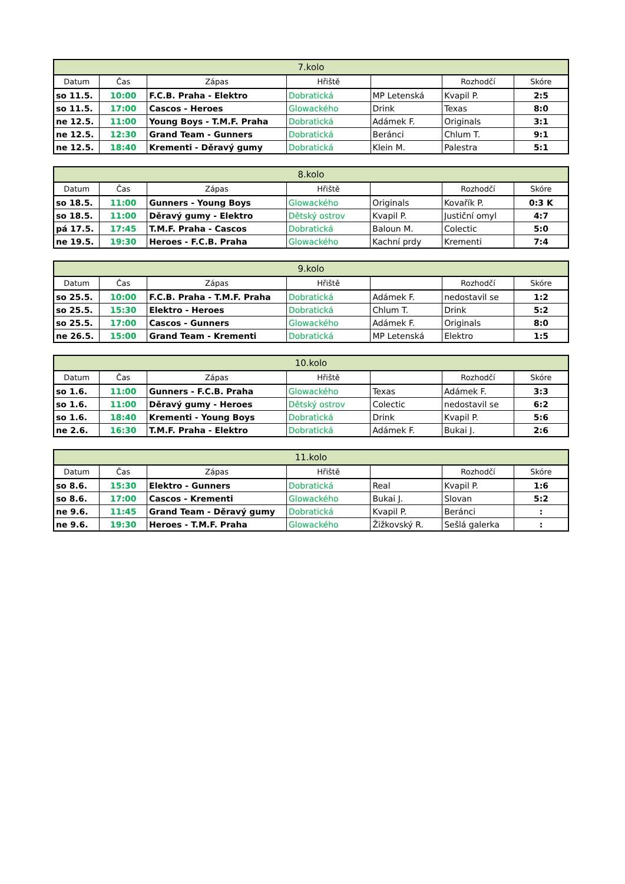| 7.kolo | | | | | | |
| --- | --- | --- | --- | --- | --- | --- |
| Datum | Čas | Zápas | Hřiště | | Rozhodčí | Skóre |
| so 11.5. | 10:00 | F.C.B. Praha - Elektro | Dobratická | MP Letenská | Kvapil P. | 2:5 |
| so 11.5. | 17:00 | Cascos - Heroes | Glowackého | Drink | Texas | 8:0 |
| ne 12.5. | 11:00 | Young Boys - T.M.F. Praha | Dobratická | Adámek F. | Originals | 3:1 |
| ne 12.5. | 12:30 | Grand Team - Gunners | Dobratická | Beránci | Chlum T. | 9:1 |
| ne 12.5. | 18:40 | Krementi - Děravý gumy | Dobratická | Klein M. | Palestra | 5:1 |
| 8.kolo | | | | | | |
| --- | --- | --- | --- | --- | --- | --- |
| Datum | Čas | Zápas | Hřiště | | Rozhodčí | Skóre |
| so 18.5. | 11:00 | Gunners - Young Boys | Glowackého | Originals | Kovařík P. | 0:3 K |
| so 18.5. | 11:00 | Děravý gumy - Elektro | Dětský ostrov | Kvapil P. | Justiční omyl | 4:7 |
| pá 17.5. | 17:45 | T.M.F. Praha - Cascos | Dobratická | Baloun M. | Colectic | 5:0 |
| ne 19.5. | 19:30 | Heroes - F.C.B. Praha | Glowackého | Kachní prdy | Krementi | 7:4 |
| 9.kolo | | | | | | |
| --- | --- | --- | --- | --- | --- | --- |
| Datum | Čas | Zápas | Hřiště | | Rozhodčí | Skóre |
| so 25.5. | 10:00 | F.C.B. Praha - T.M.F. Praha | Dobratická | Adámek F. | nedostavil se | 1:2 |
| so 25.5. | 15:30 | Elektro - Heroes | Dobratická | Chlum T. | Drink | 5:2 |
| so 25.5. | 17:00 | Cascos - Gunners | Glowackého | Adámek F. | Originals | 8:0 |
| ne 26.5. | 15:00 | Grand Team - Krementi | Dobratická | MP Letenská | Elektro | 1:5 |
| 10.kolo | | | | | | |
| --- | --- | --- | --- | --- | --- | --- |
| Datum | Čas | Zápas | Hřiště | | Rozhodčí | Skóre |
| so 1.6. | 11:00 | Gunners - F.C.B. Praha | Glowackého | Texas | Adámek F. | 3:3 |
| so 1.6. | 11:00 | Děravý gumy - Heroes | Dětský ostrov | Colectic | nedostavil se | 6:2 |
| so 1.6. | 18:40 | Krementi - Young Boys | Dobratická | Drink | Kvapil P. | 5:6 |
| ne 2.6. | 16:30 | T.M.F. Praha - Elektro | Dobratická | Adámek F. | Bukai J. | 2:6 |
| 11.kolo | | | | | | |
| --- | --- | --- | --- | --- | --- | --- |
| Datum | Čas | Zápas | Hřiště | | Rozhodčí | Skóre |
| so 8.6. | 15:30 | Elektro - Gunners | Dobratická | Real | Kvapil P. | 1:6 |
| so 8.6. | 17:00 | Cascos - Krementi | Glowackého | Bukai J. | Slovan | 5:2 |
| ne 9.6. | 11:45 | Grand Team - Děravý gumy | Dobratická | Kvapil P. | Beránci | : |
| ne 9.6. | 19:30 | Heroes - T.M.F. Praha | Glowackého | Žižkovský R. | Sešlá galerka | : |